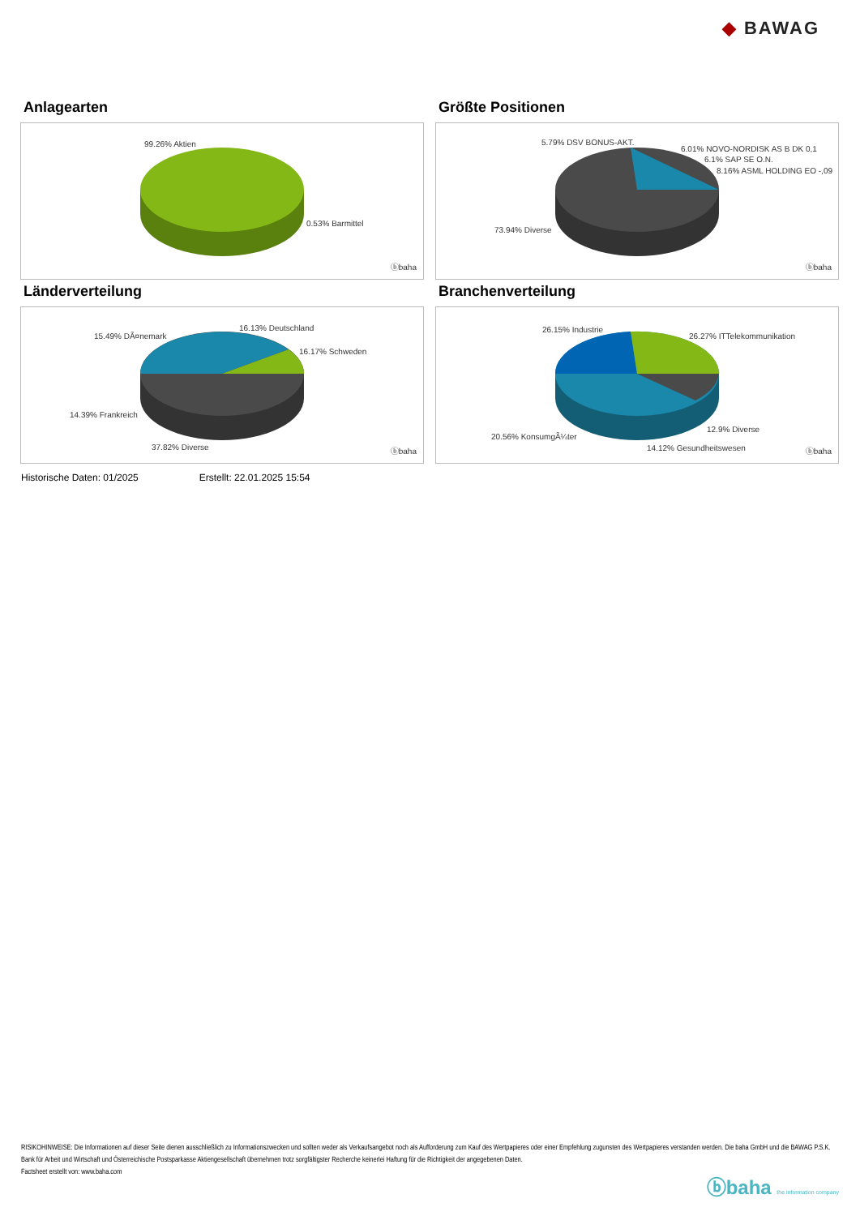◆ BAWAG
Anlagearten
99.26% Aktien
0.53% Barmittel
ⓑbaha
Größte Positionen
5.79% DSV BONUS-AKT.
6.01% NOVO-NORDISK AS B DK 0,1
6.1% SAP SE O.N.
8.16% ASML HOLDING EO -,09
73.94% Diverse
ⓑbaha
Länderverteilung
15.49% DÃ¤nemark
16.13% Deutschland
16.17% Schweden
14.39% Frankreich
37.82% Diverse ⓑbaha
Branchenverteilung
26.15% Industrie
26.27% ITTelekommunikation
12.9% Diverse
20.56% KonsumgÃ¼ter
14.12% Gesundheitswesen ⓑbaha
Historische Daten: 01/2025 Erstellt: 22.01.2025 15:54
RISIKOHINWEISE: Die Informationen auf dieser Seite dienen ausschließlich zu Informationszwecken und sollten weder als Verkaufsangebot noch als Aufforderung zum Kauf des Wertpapieres oder einer Empfehlung zugunsten des Wertpapieres verstanden werden. Die baha GmbH und die BAWAG P.S.K. Bank für Arbeit und Wirtschaft und Österreichische Postsparkasse Aktiengesellschaft übernehmen trotz sorgfältigster Recherche keinerlei Haftung für die Richtigkeit der angegebenen Daten.
Factsheet erstellt von: www.baha.com
ⓑbaha the information company